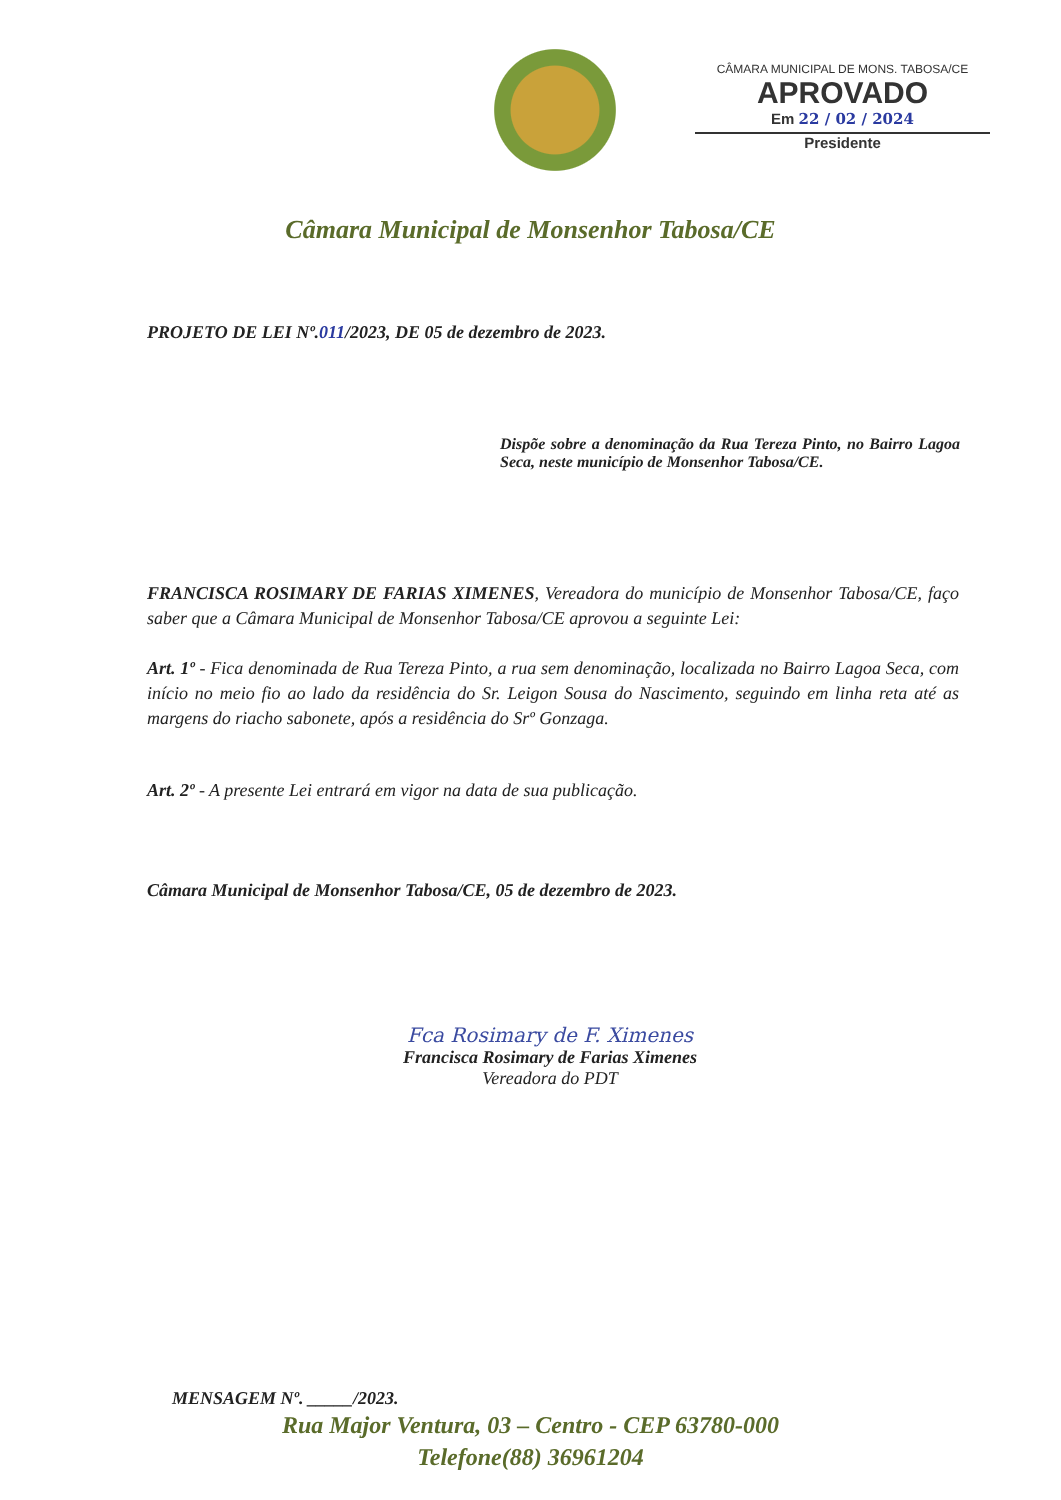CÂMARA MUNICIPAL DE MONS. TABOSA/CE
APROVADO
Em 22 / 02 / 2024
Presidente
Câmara Municipal de Monsenhor Tabosa/CE
PROJETO DE LEI Nº.011/2023, DE 05 de dezembro de 2023.
Dispõe sobre a denominação da Rua Tereza Pinto, no Bairro Lagoa Seca, neste município de Monsenhor Tabosa/CE.
FRANCISCA ROSIMARY DE FARIAS XIMENES, Vereadora do município de Monsenhor Tabosa/CE, faço saber que a Câmara Municipal de Monsenhor Tabosa/CE aprovou a seguinte Lei:
Art. 1º - Fica denominada de Rua Tereza Pinto, a rua sem denominação, localizada no Bairro Lagoa Seca, com início no meio fio ao lado da residência do Sr. Leigon Sousa do Nascimento, seguindo em linha reta até as margens do riacho sabonete, após a residência do Srº Gonzaga.
Art. 2º - A presente Lei entrará em vigor na data de sua publicação.
Câmara Municipal de Monsenhor Tabosa/CE, 05 de dezembro de 2023.
Fca Rosimary de F. Ximenes
Francisca Rosimary de Farias Ximenes
Vereadora do PDT
MENSAGEM Nº. _____/2023.
Rua Major Ventura, 03 – Centro - CEP 63780-000
Telefone(88) 36961204